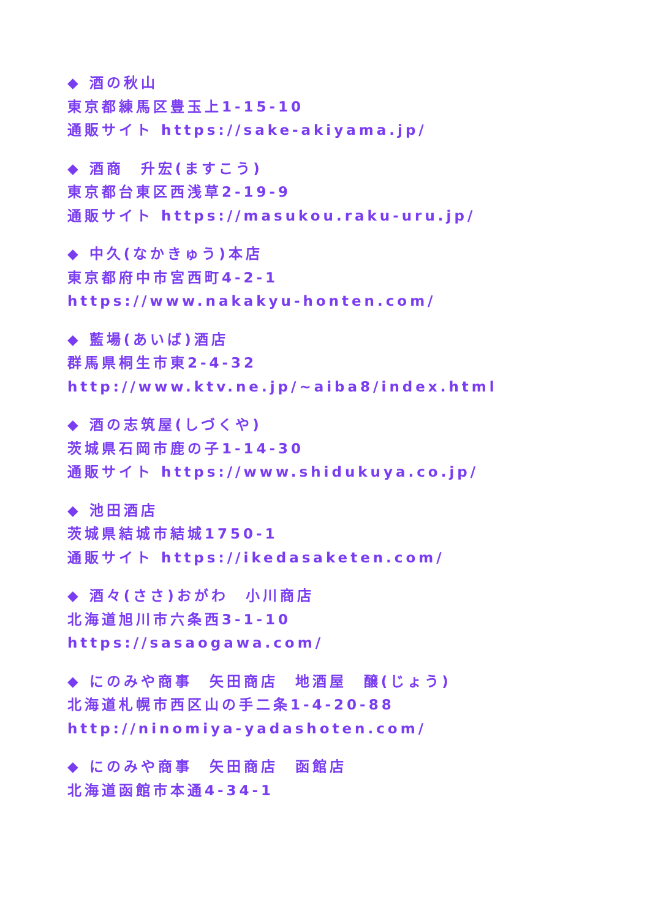◆ 酒の秋山
東京都練馬区豊玉上1-15-10
通販サイト https://sake-akiyama.jp/
◆ 酒商　升宏(ますこう)
東京都台東区西浅草2-19-9
通販サイト https://masukou.raku-uru.jp/
◆ 中久(なかきゅう)本店
東京都府中市宮西町4-2-1
https://www.nakakyu-honten.com/
◆ 藍場(あいば)酒店
群馬県桐生市東2-4-32
http://www.ktv.ne.jp/~aiba8/index.html
◆ 酒の志筑屋(しづくや)
茨城県石岡市鹿の子1-14-30
通販サイト https://www.shidukuya.co.jp/
◆ 池田酒店
茨城県結城市結城1750-1
通販サイト https://ikedasaketen.com/
◆ 酒々(ささ)おがわ　小川商店
北海道旭川市六条西3-1-10
https://sasaogawa.com/
◆ にのみや商事　矢田商店　地酒屋　醸(じょう)
北海道札幌市西区山の手二条1-4-20-88
http://ninomiya-yadashoten.com/
◆ にのみや商事　矢田商店　函館店
北海道函館市本通4-34-1